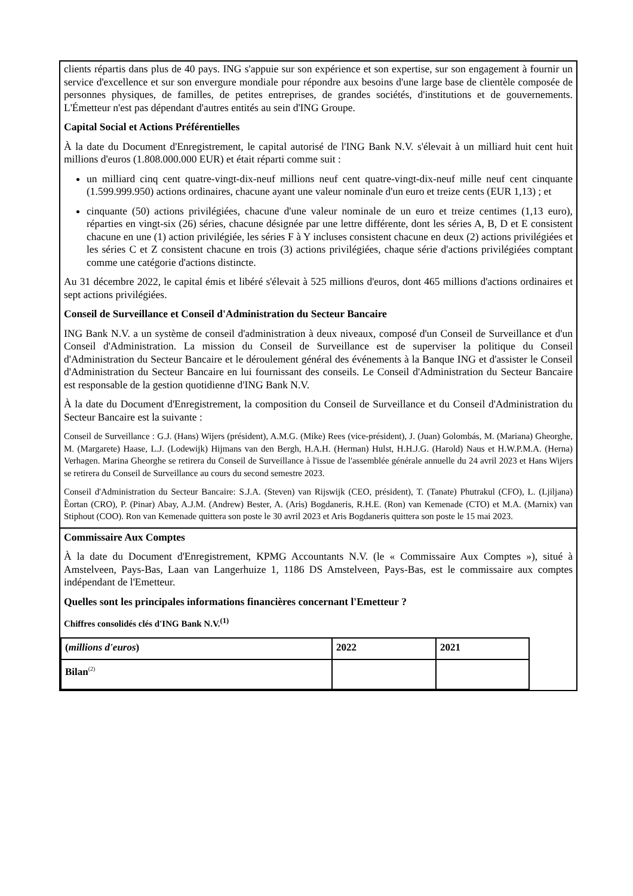clients répartis dans plus de 40 pays. ING s'appuie sur son expérience et son expertise, sur son engagement à fournir un service d'excellence et sur son envergure mondiale pour répondre aux besoins d'une large base de clientèle composée de personnes physiques, de familles, de petites entreprises, de grandes sociétés, d'institutions et de gouvernements. L'Émetteur n'est pas dépendant d'autres entités au sein d'ING Groupe.
Capital Social et Actions Préférentielles
À la date du Document d'Enregistrement, le capital autorisé de l'ING Bank N.V. s'élevait à un milliard huit cent huit millions d'euros (1.808.000.000 EUR) et était réparti comme suit :
un milliard cinq cent quatre-vingt-dix-neuf millions neuf cent quatre-vingt-dix-neuf mille neuf cent cinquante (1.599.999.950) actions ordinaires, chacune ayant une valeur nominale d'un euro et treize cents (EUR 1,13) ; et
cinquante (50) actions privilégiées, chacune d'une valeur nominale de un euro et treize centimes (1,13 euro), réparties en vingt-six (26) séries, chacune désignée par une lettre différente, dont les séries A, B, D et E consistent chacune en une (1) action privilégiée, les séries F à Y incluses consistent chacune en deux (2) actions privilégiées et les séries C et Z consistent chacune en trois (3) actions privilégiées, chaque série d'actions privilégiées comptant comme une catégorie d'actions distincte.
Au 31 décembre 2022, le capital émis et libéré s'élevait à 525 millions d'euros, dont 465 millions d'actions ordinaires et sept actions privilégiées.
Conseil de Surveillance et Conseil d'Administration du Secteur Bancaire
ING Bank N.V. a un système de conseil d'administration à deux niveaux, composé d'un Conseil de Surveillance et d'un Conseil d'Administration. La mission du Conseil de Surveillance est de superviser la politique du Conseil d'Administration du Secteur Bancaire et le déroulement général des événements à la Banque ING et d'assister le Conseil d'Administration du Secteur Bancaire en lui fournissant des conseils. Le Conseil d'Administration du Secteur Bancaire est responsable de la gestion quotidienne d'ING Bank N.V.
À la date du Document d'Enregistrement, la composition du Conseil de Surveillance et du Conseil d'Administration du Secteur Bancaire est la suivante :
Conseil de Surveillance : G.J. (Hans) Wijers (président), A.M.G. (Mike) Rees (vice-président), J. (Juan) Golombás, M. (Mariana) Gheorghe, M. (Margarete) Haase, L.J. (Lodewijk) Hijmans van den Bergh, H.A.H. (Herman) Hulst, H.H.J.G. (Harold) Naus et H.W.P.M.A. (Herna) Verhagen. Marina Gheorghe se retirera du Conseil de Surveillance à l'issue de l'assemblée générale annuelle du 24 avril 2023 et Hans Wijers se retirera du Conseil de Surveillance au cours du second semestre 2023.
Conseil d'Administration du Secteur Bancaire: S.J.A. (Steven) van Rijswijk (CEO, président), T. (Tanate) Phutrakul (CFO), L. (Ljiljana) Ȅortan (CRO), P. (Pinar) Abay, A.J.M. (Andrew) Bester, A. (Aris) Bogdaneris, R.H.E. (Ron) van Kemenade (CTO) et M.A. (Marnix) van Stiphout (COO). Ron van Kemenade quittera son poste le 30 avril 2023 et Aris Bogdaneris quittera son poste le 15 mai 2023.
Commissaire Aux Comptes
À la date du Document d'Enregistrement, KPMG Accountants N.V. (le « Commissaire Aux Comptes »), situé à Amstelveen, Pays-Bas, Laan van Langerhuize 1, 1186 DS Amstelveen, Pays-Bas, est le commissaire aux comptes indépendant de l'Emetteur.
Quelles sont les principales informations financières concernant l'Emetteur ?
Chiffres consolidés clés d'ING Bank N.V.<sup>(1)</sup>
| ( millions d'euros ) | 2022 | 2021 |
| --- | --- | --- |
| Bilan<sup>(2)</sup> | | |